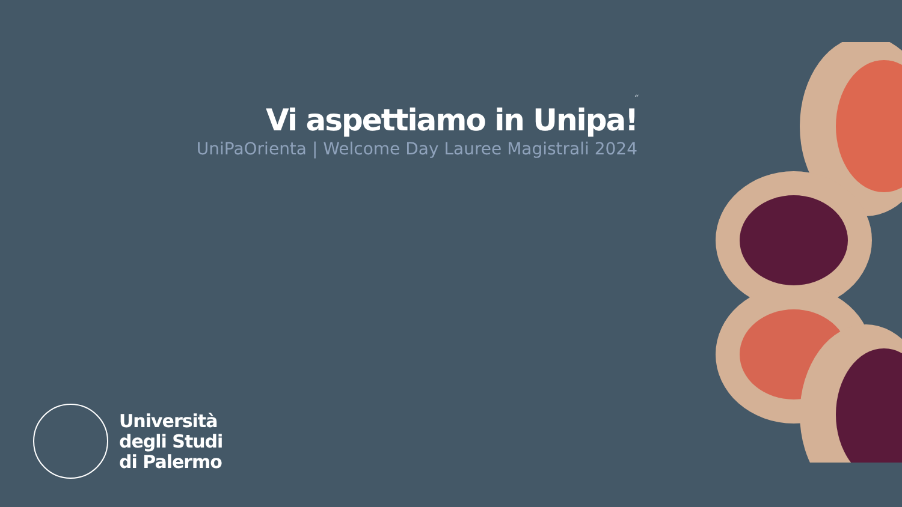“
Vi aspettiamo in Unipa!
UniPaOrienta | Welcome Day Lauree Magistrali 2024
Università
degli Studi
di Palermo